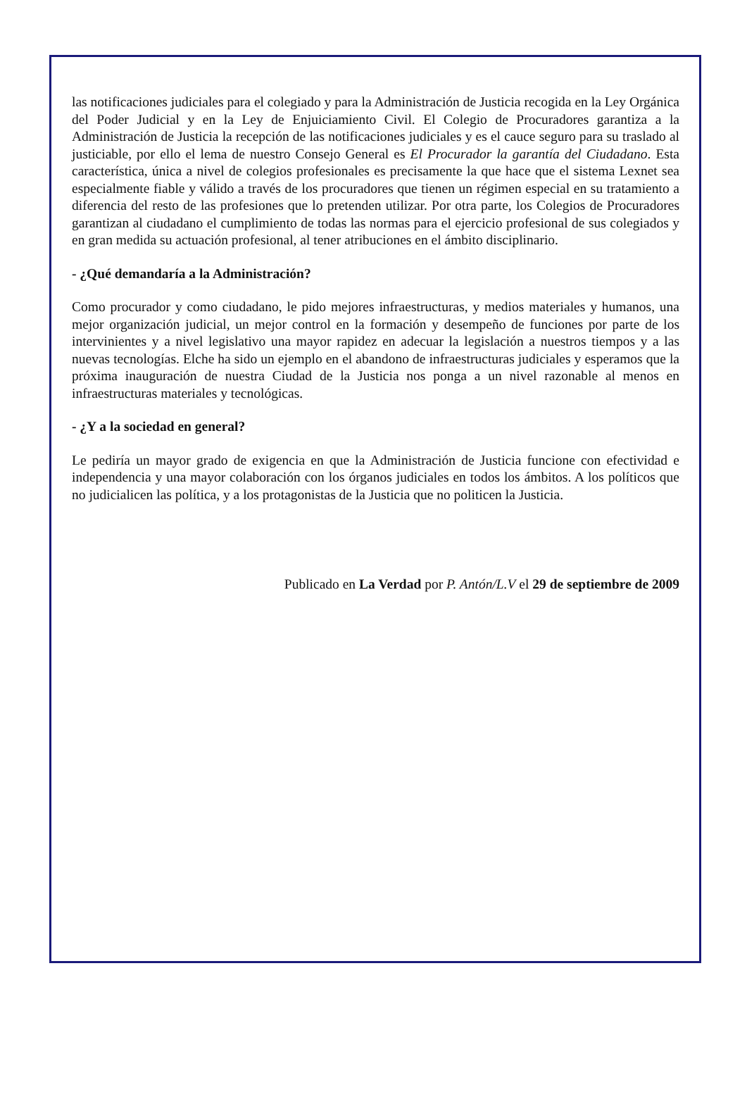las notificaciones judiciales para el colegiado y para la Administración de Justicia recogida en la Ley Orgánica del Poder Judicial y en la Ley de Enjuiciamiento Civil. El Colegio de Procuradores garantiza a la Administración de Justicia la recepción de las notificaciones judiciales y es el cauce seguro para su traslado al justiciable, por ello el lema de nuestro Consejo General es El Procurador la garantía del Ciudadano. Esta característica, única a nivel de colegios profesionales es precisamente la que hace que el sistema Lexnet sea especialmente fiable y válido a través de los procuradores que tienen un régimen especial en su tratamiento a diferencia del resto de las profesiones que lo pretenden utilizar. Por otra parte, los Colegios de Procuradores garantizan al ciudadano el cumplimiento de todas las normas para el ejercicio profesional de sus colegiados y en gran medida su actuación profesional, al tener atribuciones en el ámbito disciplinario.
- ¿Qué demandaría a la Administración?
Como procurador y como ciudadano, le pido mejores infraestructuras, y medios materiales y humanos, una mejor organización judicial, un mejor control en la formación y desempeño de funciones por parte de los intervinientes y a nivel legislativo una mayor rapidez en adecuar la legislación a nuestros tiempos y a las nuevas tecnologías. Elche ha sido un ejemplo en el abandono de infraestructuras judiciales y esperamos que la próxima inauguración de nuestra Ciudad de la Justicia nos ponga a un nivel razonable al menos en infraestructuras materiales y tecnológicas.
- ¿Y a la sociedad en general?
Le pediría un mayor grado de exigencia en que la Administración de Justicia funcione con efectividad e independencia y una mayor colaboración con los órganos judiciales en todos los ámbitos. A los políticos que no judicialicen las política, y a los protagonistas de la Justicia que no politicen la Justicia.
Publicado en La Verdad por P. Antón/L.V el 29 de septiembre de 2009